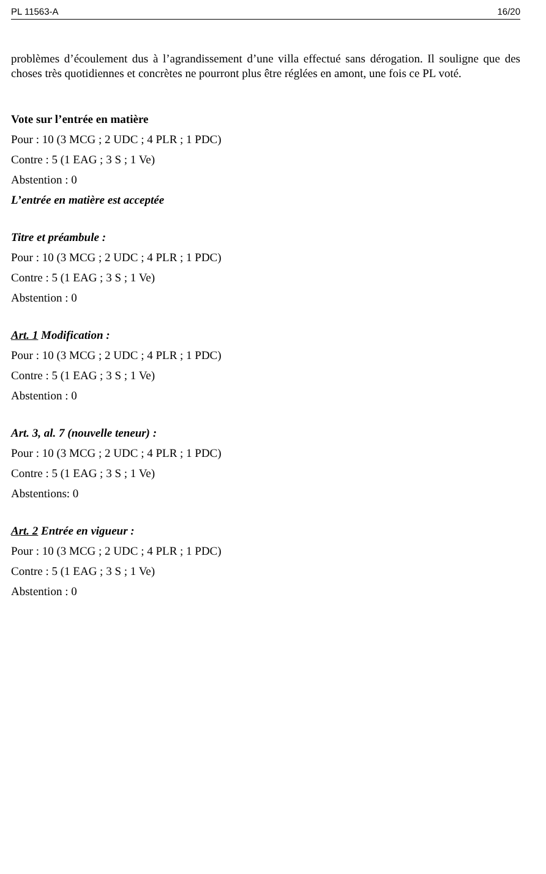PL 11563-A 16/20
problèmes d’écoulement dus à l’agrandissement d’une villa effectué sans dérogation. Il souligne que des choses très quotidiennes et concrètes ne pourront plus être réglées en amont, une fois ce PL voté.
Vote sur l’entrée en matière
Pour : 10 (3 MCG ; 2 UDC ; 4 PLR ; 1 PDC)
Contre : 5 (1 EAG ; 3 S ; 1 Ve)
Abstention : 0
L’entrée en matière est acceptée
Titre et préambule :
Pour : 10 (3 MCG ; 2 UDC ; 4 PLR ; 1 PDC)
Contre : 5 (1 EAG ; 3 S ; 1 Ve)
Abstention : 0
Art. 1 Modification :
Pour : 10 (3 MCG ; 2 UDC ; 4 PLR ; 1 PDC)
Contre : 5 (1 EAG ; 3 S ; 1 Ve)
Abstention : 0
Art. 3, al. 7 (nouvelle teneur) :
Pour : 10 (3 MCG ; 2 UDC ; 4 PLR ; 1 PDC)
Contre : 5 (1 EAG ; 3 S ; 1 Ve)
Abstentions: 0
Art. 2 Entrée en vigueur :
Pour : 10 (3 MCG ; 2 UDC ; 4 PLR ; 1 PDC)
Contre : 5 (1 EAG ; 3 S ; 1 Ve)
Abstention : 0